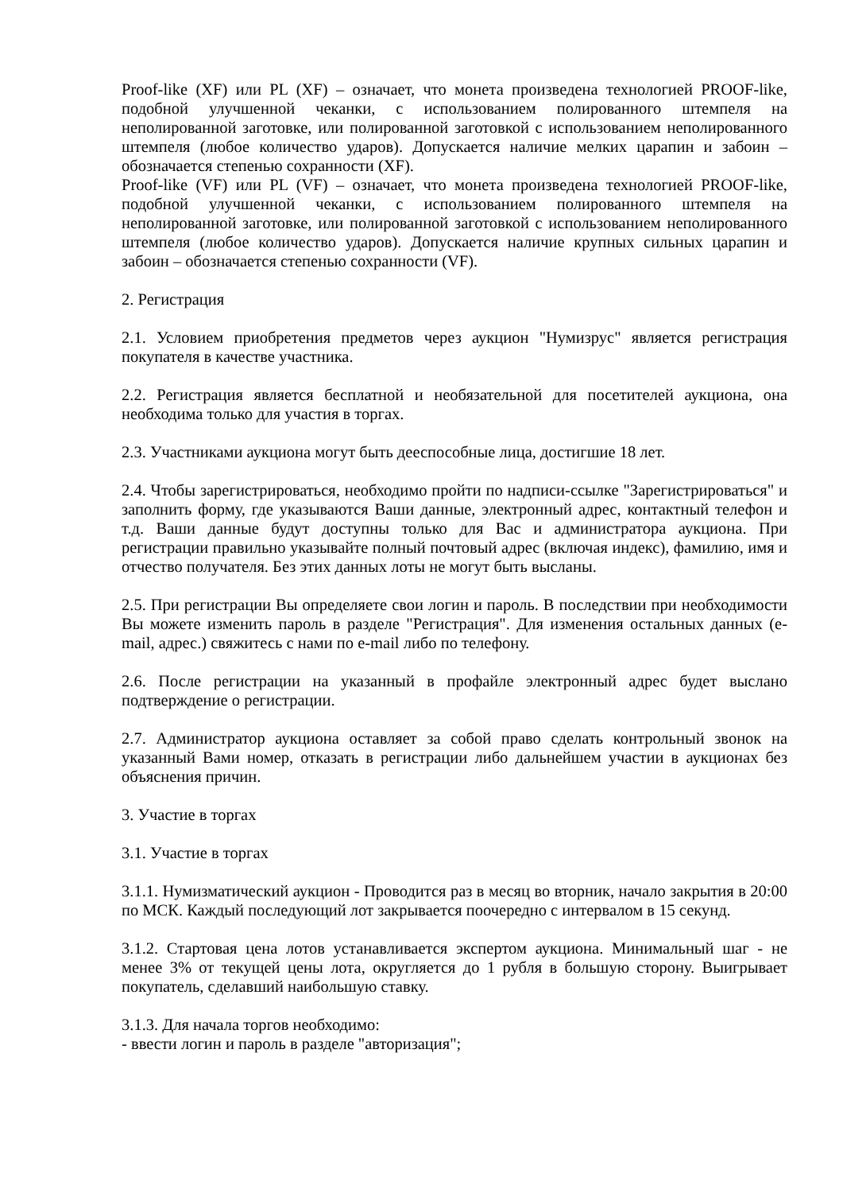Proof-like (XF) или PL (XF) – означает, что монета произведена технологией PROOF-like, подобной улучшенной чеканки, с использованием полированного штемпеля на неполированной заготовке, или полированной заготовкой с использованием неполированного штемпеля (любое количество ударов). Допускается наличие мелких царапин и забоин – обозначается степенью сохранности (XF).
Proof-like (VF) или PL (VF) – означает, что монета произведена технологией PROOF-like, подобной улучшенной чеканки, с использованием полированного штемпеля на неполированной заготовке, или полированной заготовкой с использованием неполированного штемпеля (любое количество ударов). Допускается наличие крупных сильных царапин и забоин – обозначается степенью сохранности (VF).
2. Регистрация
2.1. Условием приобретения предметов через аукцион "Нумизрус" является регистрация покупателя в качестве участника.
2.2. Регистрация является бесплатной и необязательной для посетителей аукциона, она необходима только для участия в торгах.
2.3. Участниками аукциона могут быть дееспособные лица, достигшие 18 лет.
2.4. Чтобы зарегистрироваться, необходимо пройти по надписи-ссылке "Зарегистрироваться" и заполнить форму, где указываются Ваши данные, электронный адрес, контактный телефон и т.д. Ваши данные будут доступны только для Вас и администратора аукциона. При регистрации правильно указывайте полный почтовый адрес (включая индекс), фамилию, имя и отчество получателя. Без этих данных лоты не могут быть высланы.
2.5. При регистрации Вы определяете свои логин и пароль. В последствии при необходимости Вы можете изменить пароль в разделе "Регистрация". Для изменения остальных данных (e-mail, адрес.) свяжитесь с нами по e-mail либо по телефону.
2.6. После регистрации на указанный в профайле электронный адрес будет выслано подтверждение о регистрации.
2.7. Администратор аукциона оставляет за собой право сделать контрольный звонок на указанный Вами номер, отказать в регистрации либо дальнейшем участии в аукционах без объяснения причин.
3. Участие в торгах
3.1. Участие в торгах
3.1.1. Нумизматический аукцион - Проводится раз в месяц во вторник, начало закрытия в 20:00 по МСК. Каждый последующий лот закрывается поочередно с интервалом в 15 секунд.
3.1.2. Стартовая цена лотов устанавливается экспертом аукциона. Минимальный шаг - не менее 3% от текущей цены лота, округляется до 1 рубля в большую сторону. Выигрывает покупатель, сделавший наибольшую ставку.
3.1.3. Для начала торгов необходимо:
- ввести логин и пароль в разделе "авторизация";